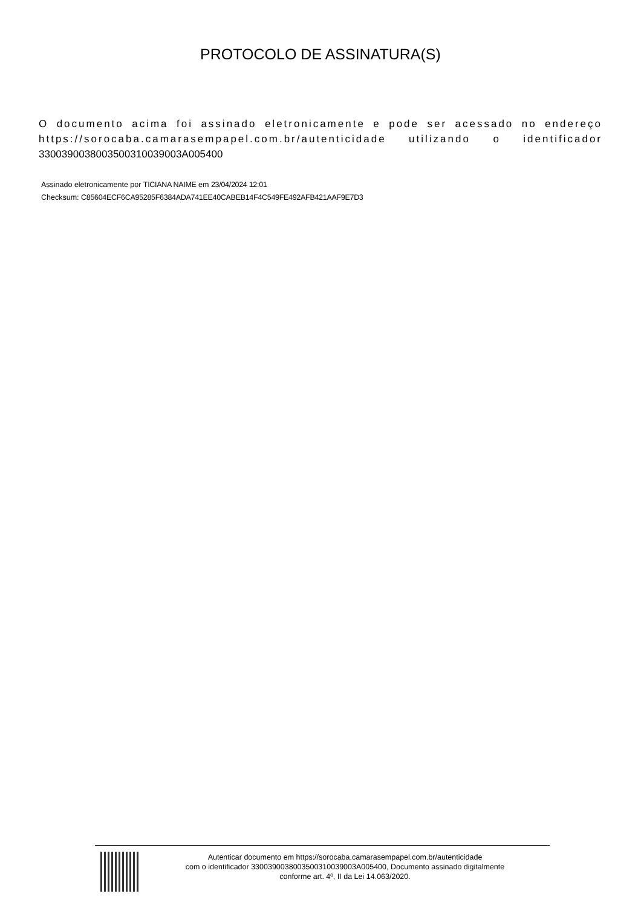PROTOCOLO DE ASSINATURA(S)
O documento acima foi assinado eletronicamente e pode ser acessado no endereço https://sorocaba.camarasempapel.com.br/autenticidade utilizando o identificador 3300390038003500310039003A005400
Assinado eletronicamente por TICIANA NAIME em 23/04/2024 12:01
Checksum: C85604ECF6CA95285F6384ADA741EE40CABEB14F4C549FE492AFB421AAF9E7D3
Autenticar documento em https://sorocaba.camarasempapel.com.br/autenticidade
com o identificador 3300390038003500310039003A005400, Documento assinado digitalmente
conforme art. 4º, II da Lei 14.063/2020.